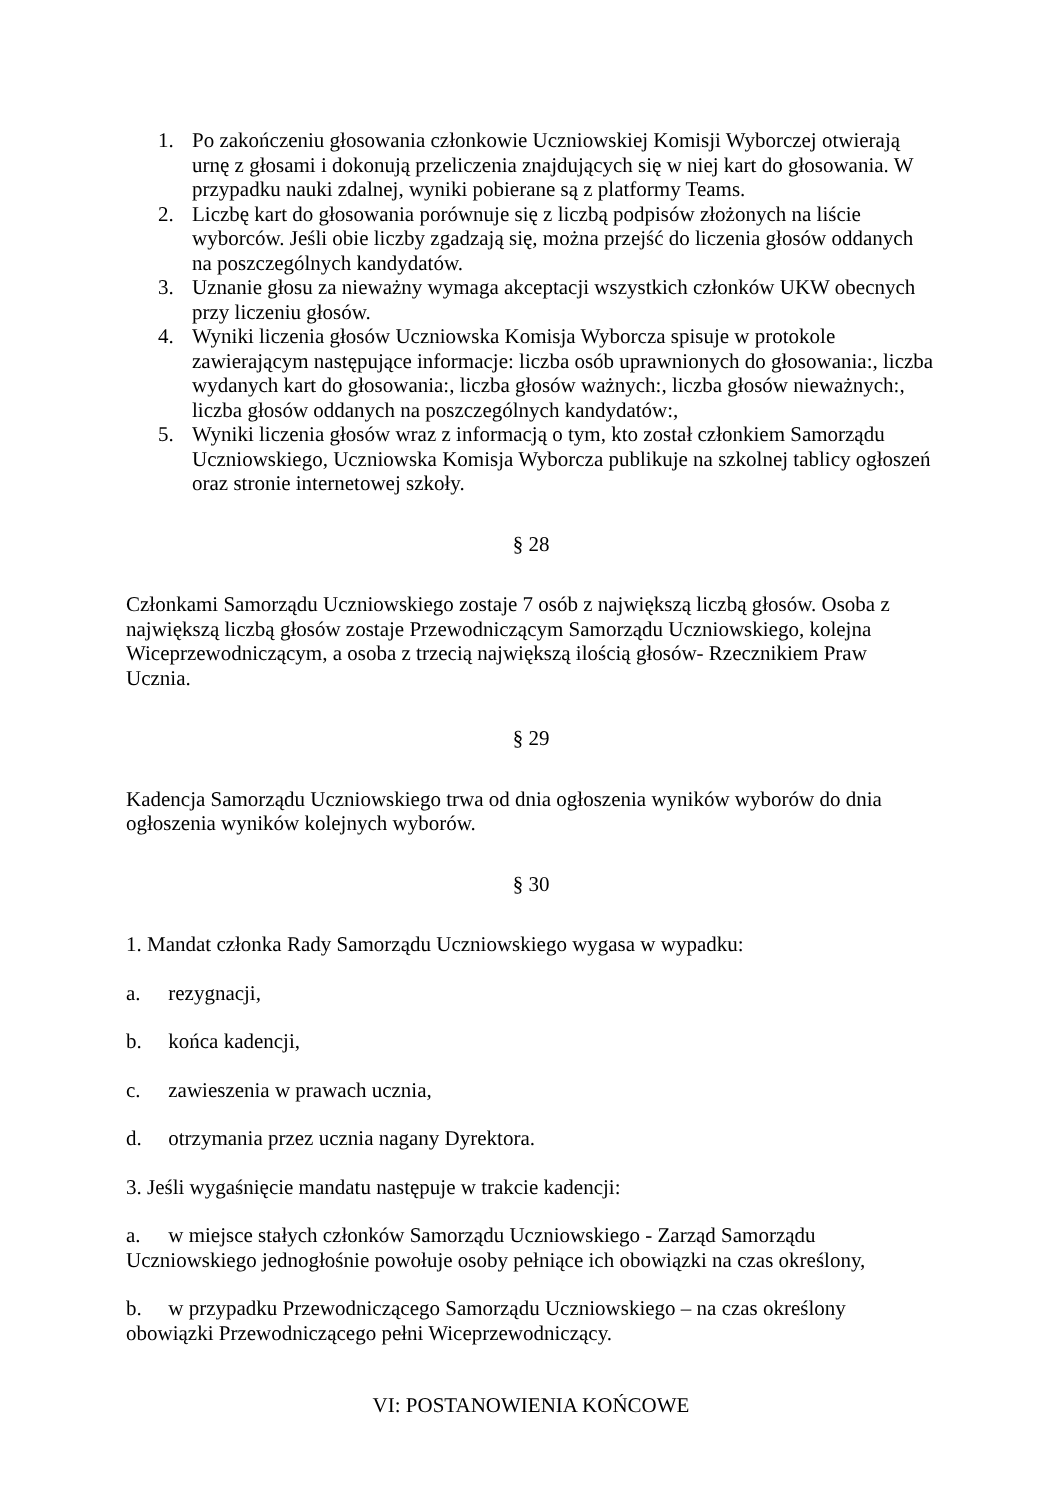1. Po zakończeniu głosowania członkowie Uczniowskiej Komisji Wyborczej otwierają urnę z głosami i dokonują przeliczenia znajdujących się w niej kart do głosowania. W przypadku nauki zdalnej, wyniki pobierane są z platformy Teams.
2. Liczbę kart do głosowania porównuje się z liczbą podpisów złożonych na liście wyborców. Jeśli obie liczby zgadzają się, można przejść do liczenia głosów oddanych na poszczególnych kandydatów.
3. Uznanie głosu za nieważny wymaga akceptacji wszystkich członków UKW obecnych przy liczeniu głosów.
4. Wyniki liczenia głosów Uczniowska Komisja Wyborcza spisuje w protokole zawierającym następujące informacje: liczba osób uprawnionych do głosowania:, liczba wydanych kart do głosowania:, liczba głosów ważnych:, liczba głosów nieważnych:, liczba głosów oddanych na poszczególnych kandydatów:,
5. Wyniki liczenia głosów wraz z informacją o tym, kto został członkiem Samorządu Uczniowskiego, Uczniowska Komisja Wyborcza publikuje na szkolnej tablicy ogłoszeń oraz stronie internetowej szkoły.
§ 28
Członkami Samorządu Uczniowskiego zostaje 7 osób z największą liczbą głosów. Osoba z największą liczbą głosów zostaje Przewodniczącym Samorządu Uczniowskiego, kolejna Wiceprzewodniczącym, a osoba z trzecią największą ilością głosów- Rzecznikiem Praw Ucznia.
§ 29
Kadencja Samorządu Uczniowskiego trwa od dnia ogłoszenia wyników wyborów do dnia ogłoszenia wyników kolejnych wyborów.
§ 30
1. Mandat członka Rady Samorządu Uczniowskiego wygasa w wypadku:
a. rezygnacji,
b. końca kadencji,
c. zawieszenia w prawach ucznia,
d. otrzymania przez ucznia nagany Dyrektora.
3. Jeśli wygaśnięcie mandatu następuje w trakcie kadencji:
a. w miejsce stałych członków Samorządu Uczniowskiego - Zarząd Samorządu Uczniowskiego jednogłośnie powołuje osoby pełniące ich obowiązki na czas określony,
b. w przypadku Przewodniczącego Samorządu Uczniowskiego – na czas określony obowiązki Przewodniczącego pełni Wiceprzewodniczący.
VI: POSTANOWIENIA KOŃCOWE